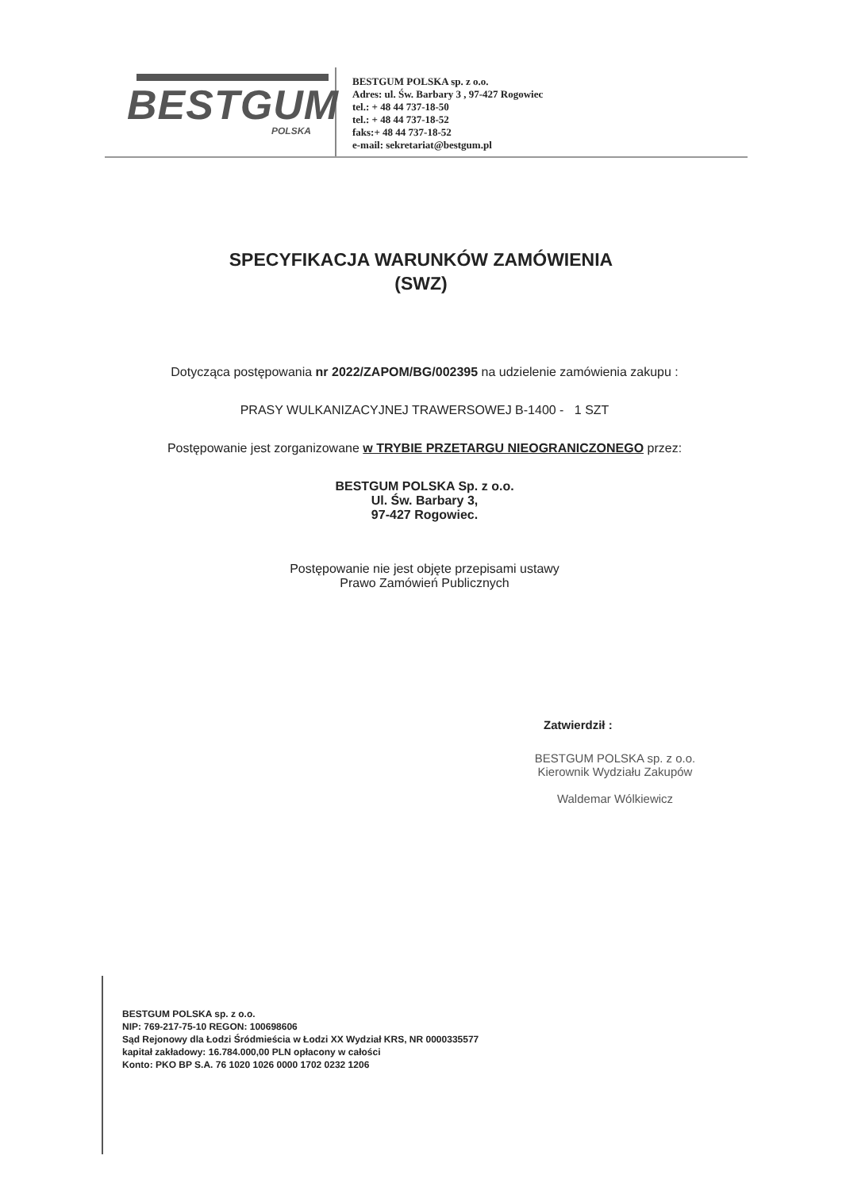BESTGUM
POLSKA
BESTGUM POLSKA sp. z o.o.
Adres: ul. Św. Barbary 3 , 97-427 Rogowiec
tel.: + 48 44 737-18-50
tel.: + 48 44 737-18-52
faks:+ 48 44 737-18-52
e-mail: sekretariat@bestgum.pl
SPECYFIKACJA WARUNKÓW ZAMÓWIENIA
(SWZ)
Dotycząca postępowania nr 2022/ZAPOM/BG/002395 na udzielenie zamówienia zakupu :
PRASY WULKANIZACYJNEJ TRAWERSOWEJ B-1400 - 1 SZT
Postępowanie jest zorganizowane w TRYBIE PRZETARGU NIEOGRANICZONEGO przez:
BESTGUM POLSKA Sp. z o.o.
Ul. Św. Barbary 3,
97-427 Rogowiec.
Postępowanie nie jest objęte przepisami ustawy
Prawo Zamówień Publicznych
Zatwierdził :
BESTGUM POLSKA sp. z o.o.
Kierownik Wydziału Zakupów
Waldemar Wólkiewicz
BESTGUM POLSKA sp. z o.o.
NIP: 769-217-75-10 REGON: 100698606
Sąd Rejonowy dla Łodzi Śródmieścia w Łodzi XX Wydział KRS, NR 0000335577
kapitał zakładowy: 16.784.000,00 PLN opłacony w całości
Konto: PKO BP S.A. 76 1020 1026 0000 1702 0232 1206